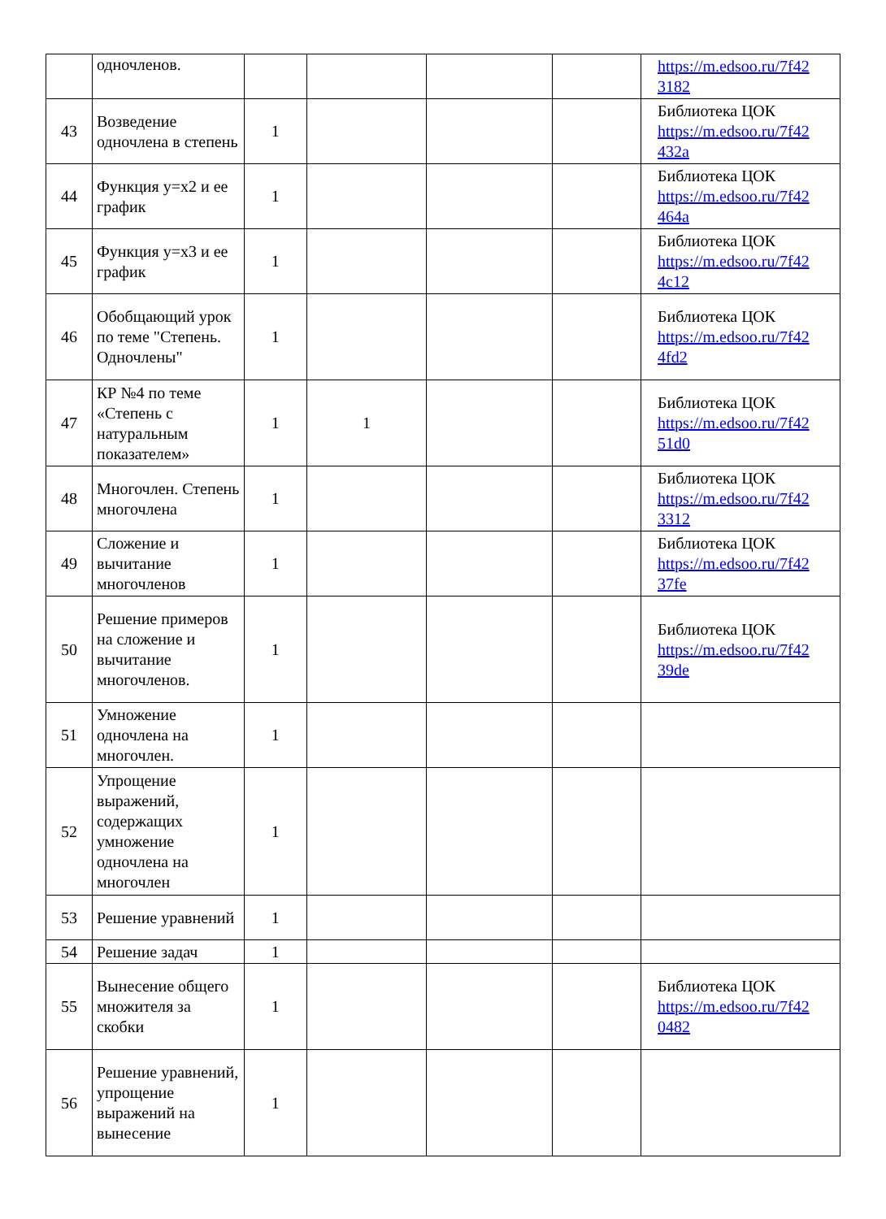| | одночленов. | | | | | https://m.edsoo.ru/7f42 3182 |
| 43 | Возведение одночлена в степень | 1 | | | | Библиотека ЦОК https://m.edsoo.ru/7f42 432a |
| 44 | Функция y=x2 и ее график | 1 | | | | Библиотека ЦОК https://m.edsoo.ru/7f42 464a |
| 45 | Функция y=x3 и ее график | 1 | | | | Библиотека ЦОК https://m.edsoo.ru/7f42 4c12 |
| 46 | Обобщающий урок по теме "Степень. Одночлены" | 1 | | | | Библиотека ЦОК https://m.edsoo.ru/7f42 4fd2 |
| 47 | КР №4 по теме «Степень с натуральным показателем» | 1 | 1 | | | Библиотека ЦОК https://m.edsoo.ru/7f42 51d0 |
| 48 | Многочлен. Степень многочлена | 1 | | | | Библиотека ЦОК https://m.edsoo.ru/7f42 3312 |
| 49 | Сложение и вычитание многочленов | 1 | | | | Библиотека ЦОК https://m.edsoo.ru/7f42 37fe |
| 50 | Решение примеров на сложение и вычитание многочленов. | 1 | | | | Библиотека ЦОК https://m.edsoo.ru/7f42 39de |
| 51 | Умножение одночлена на многочлен. | 1 | | | | |
| 52 | Упрощение выражений, содержащих умножение одночлена на многочлен | 1 | | | | |
| 53 | Решение уравнений | 1 | | | | |
| 54 | Решение задач | 1 | | | | |
| 55 | Вынесение общего множителя за скобки | 1 | | | | Библиотека ЦОК https://m.edsoo.ru/7f42 0482 |
| 56 | Решение уравнений, упрощение выражений на вынесение | 1 | | | | |